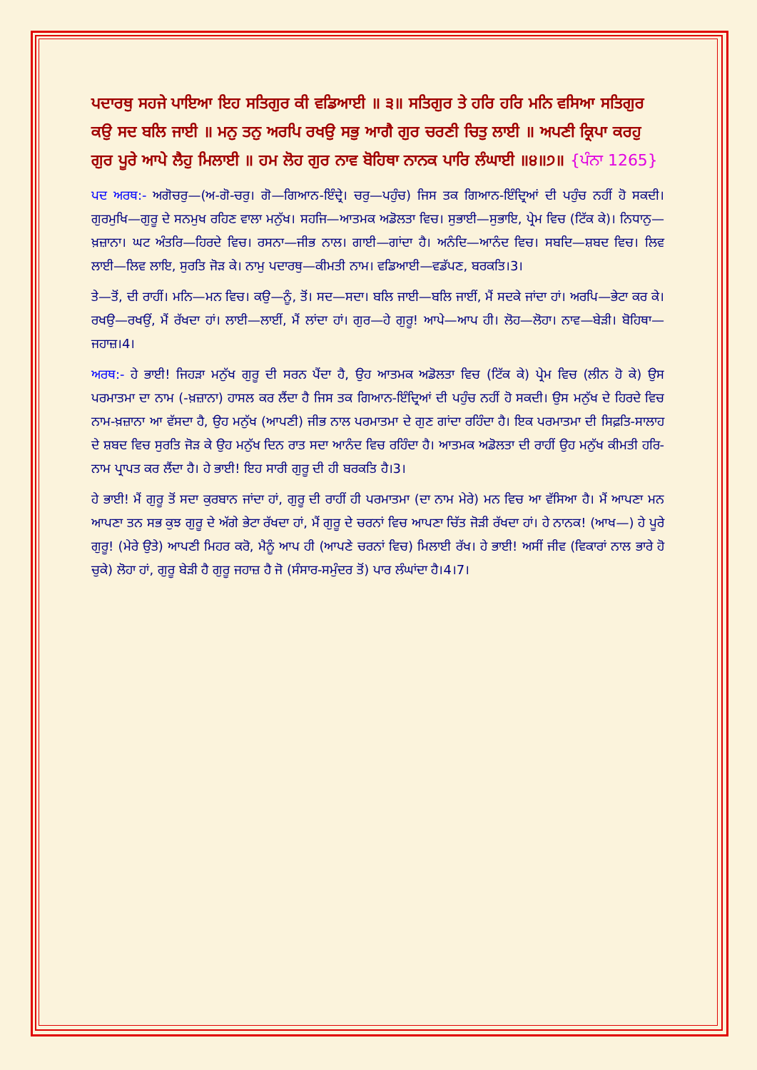ਪਦਾਰਥੁ ਸਹਜੇ ਪਾਇਆ ਇਹ ਸਤਿਗੁਰ ਕੀ ਵਡਿਆਈ ॥ ੩॥ ਸਤਿਗੁਰ ਤੇ ਹਰਿ ਹਰਿ ਮਨਿ ਵਸਿਆ ਸਤਿਗੁਰ ਕਉ ਸਦ ਬਲਿ ਜਾਈ ॥ ਮਨੁ ਤਨੁ ਅਰਪਿ ਰਖਉ ਸਭੁ ਆਗੈ ਗੁਰ ਚਰਣੀ ਚਿਤੁ ਲਾਈ ॥ ਅਪਣੀ ਕ੍ਰਿਪਾ ਕਰਹੁ ਗੁਰ ਪੂਰੇ ਆਪੇ ਲੈਹੁ ਮਿਲਾਈ ॥ ਹਮ ਲੋਹ ਗੁਰ ਨਾਵ ਬੋਹਿਥਾ ਨਾਨਕ ਪਾਰਿ ਲੰਘਾਈ ॥੪॥੭॥ {ਪੰਨਾ 1265}
ਪਦ ਅਰਥ:- ਅਗੋਚਰੁ—(ਅ-ਗੋ-ਚਰੁ। ਗੋ—ਗਿਆਨ-ਇੰਦ੍ਰੇ। ਚਰੁ—ਪਹੁੰਚ) ਜਿਸ ਤਕ ਗਿਆਨ-ਇੰਦ੍ਰਿਆਂ ਦੀ ਪਹੁੰਚ ਨਹੀਂ ਹੋ ਸਕਦੀ। ਗੁਰਮੁਖਿ—ਗੁਰੂ ਦੇ ਸਨਮੁਖ ਰਹਿਣ ਵਾਲਾ ਮਨੁੱਖ। ਸਹਜਿ—ਆਤਮਕ ਅਡੋਲਤਾ ਵਿਚ। ਸੁਭਾਈ—ਸੁਭਾਇ, ਪ੍ਰੇਮ ਵਿਚ (ਟਿੱਕ ਕੇ)। ਨਿਧਾਨੁ—ਖ਼ਜ਼ਾਨਾ। ਘਟ ਅੰਤਰਿ—ਹਿਰਦੇ ਵਿਚ। ਰਸਨਾ—ਜੀਭ ਨਾਲ। ਗਾਈ—ਗਾਂਦਾ ਹੈ। ਅਨੰਦਿ—ਆਨੰਦ ਵਿਚ। ਸਬਦਿ—ਸ਼ਬਦ ਵਿਚ। ਲਿਵ ਲਾਈ—ਲਿਵ ਲਾਇ, ਸੁਰਤਿ ਜੋੜ ਕੇ। ਨਾਮੁ ਪਦਾਰਥੁ—ਕੀਮਤੀ ਨਾਮ। ਵਡਿਆਈ—ਵਡੱਪਣ, ਬਰਕਤਿ।3।
ਤੇ—ਤੋਂ, ਦੀ ਰਾਹੀਂ। ਮਨਿ—ਮਨ ਵਿਚ। ਕਉ—ਨੂੰ, ਤੋਂ। ਸਦ—ਸਦਾ। ਬਲਿ ਜਾਈ—ਬਲਿ ਜਾਈਂ, ਮੈਂ ਸਦਕੇ ਜਾਂਦਾ ਹਾਂ। ਅਰਪਿ—ਭੇਟਾ ਕਰ ਕੇ। ਰਖਉ—ਰਖਉਂ, ਮੈਂ ਰੱਖਦਾ ਹਾਂ। ਲਾਈ—ਲਾਈਂ, ਮੈਂ ਲਾਂਦਾ ਹਾਂ। ਗੁਰ—ਹੇ ਗੁਰੂ! ਆਪੇ—ਆਪ ਹੀ। ਲੋਹ—ਲੋਹਾ। ਨਾਵ—ਬੇੜੀ। ਬੋਹਿਥਾ—ਜਹਾਜ਼।4।
ਅਰਥ:- ਹੇ ਭਾਈ! ਜਿਹੜਾ ਮਨੁੱਖ ਗੁਰੂ ਦੀ ਸਰਨ ਪੈਂਦਾ ਹੈ, ਉਹ ਆਤਮਕ ਅਡੋਲਤਾ ਵਿਚ (ਟਿੱਕ ਕੇ) ਪ੍ਰੇਮ ਵਿਚ (ਲੀਨ ਹੋ ਕੇ) ਉਸ ਪਰਮਾਤਮਾ ਦਾ ਨਾਮ (-ਖ਼ਜ਼ਾਨਾ) ਹਾਸਲ ਕਰ ਲੈਂਦਾ ਹੈ ਜਿਸ ਤਕ ਗਿਆਨ-ਇੰਦ੍ਰਿਆਂ ਦੀ ਪਹੁੰਚ ਨਹੀਂ ਹੋ ਸਕਦੀ। ਉਸ ਮਨੁੱਖ ਦੇ ਹਿਰਦੇ ਵਿਚ ਨਾਮ-ਖ਼ਜ਼ਾਨਾ ਆ ਵੱਸਦਾ ਹੈ, ਉਹ ਮਨੁੱਖ (ਆਪਣੀ) ਜੀਭ ਨਾਲ ਪਰਮਾਤਮਾ ਦੇ ਗੁਣ ਗਾਂਦਾ ਰਹਿੰਦਾ ਹੈ। ਇਕ ਪਰਮਾਤਮਾ ਦੀ ਸਿਫ਼ਤਿ-ਸਾਲਾਹ ਦੇ ਸ਼ਬਦ ਵਿਚ ਸੁਰਤਿ ਜੋੜ ਕੇ ਉਹ ਮਨੁੱਖ ਦਿਨ ਰਾਤ ਸਦਾ ਆਨੰਦ ਵਿਚ ਰਹਿੰਦਾ ਹੈ। ਆਤਮਕ ਅਡੋਲਤਾ ਦੀ ਰਾਹੀਂ ਉਹ ਮਨੁੱਖ ਕੀਮਤੀ ਹਰਿ-ਨਾਮ ਪ੍ਰਾਪਤ ਕਰ ਲੈਂਦਾ ਹੈ। ਹੇ ਭਾਈ! ਇਹ ਸਾਰੀ ਗੁਰੂ ਦੀ ਹੀ ਬਰਕਤਿ ਹੈ।3।
ਹੇ ਭਾਈ! ਮੈਂ ਗੁਰੂ ਤੋਂ ਸਦਾ ਕੁਰਬਾਨ ਜਾਂਦਾ ਹਾਂ, ਗੁਰੂ ਦੀ ਰਾਹੀਂ ਹੀ ਪਰਮਾਤਮਾ (ਦਾ ਨਾਮ ਮੇਰੇ) ਮਨ ਵਿਚ ਆ ਵੱਸਿਆ ਹੈ। ਮੈਂ ਆਪਣਾ ਮਨ ਆਪਣਾ ਤਨ ਸਭ ਕੁਝ ਗੁਰੂ ਦੇ ਅੱਗੇ ਭੇਟਾ ਰੱਖਦਾ ਹਾਂ, ਮੈਂ ਗੁਰੂ ਦੇ ਚਰਨਾਂ ਵਿਚ ਆਪਣਾ ਚਿੱਤ ਜੋੜੀ ਰੱਖਦਾ ਹਾਂ। ਹੇ ਨਾਨਕ! (ਆਖ—) ਹੇ ਪੂਰੇ ਗੁਰੂ! (ਮੇਰੇ ਉਤੇ) ਆਪਣੀ ਮਿਹਰ ਕਰੋ, ਮੈਨੂੰ ਆਪ ਹੀ (ਆਪਣੇ ਚਰਨਾਂ ਵਿਚ) ਮਿਲਾਈ ਰੱਖ। ਹੇ ਭਾਈ! ਅਸੀਂ ਜੀਵ (ਵਿਕਾਰਾਂ ਨਾਲ ਭਾਰੇ ਹੋ ਚੁਕੇ) ਲੋਹਾ ਹਾਂ, ਗੁਰੂ ਬੇੜੀ ਹੈ ਗੁਰੂ ਜਹਾਜ਼ ਹੈ ਜੋ (ਸੰਸਾਰ-ਸਮੁੰਦਰ ਤੋਂ) ਪਾਰ ਲੰਘਾਂਦਾ ਹੈ।4।7।